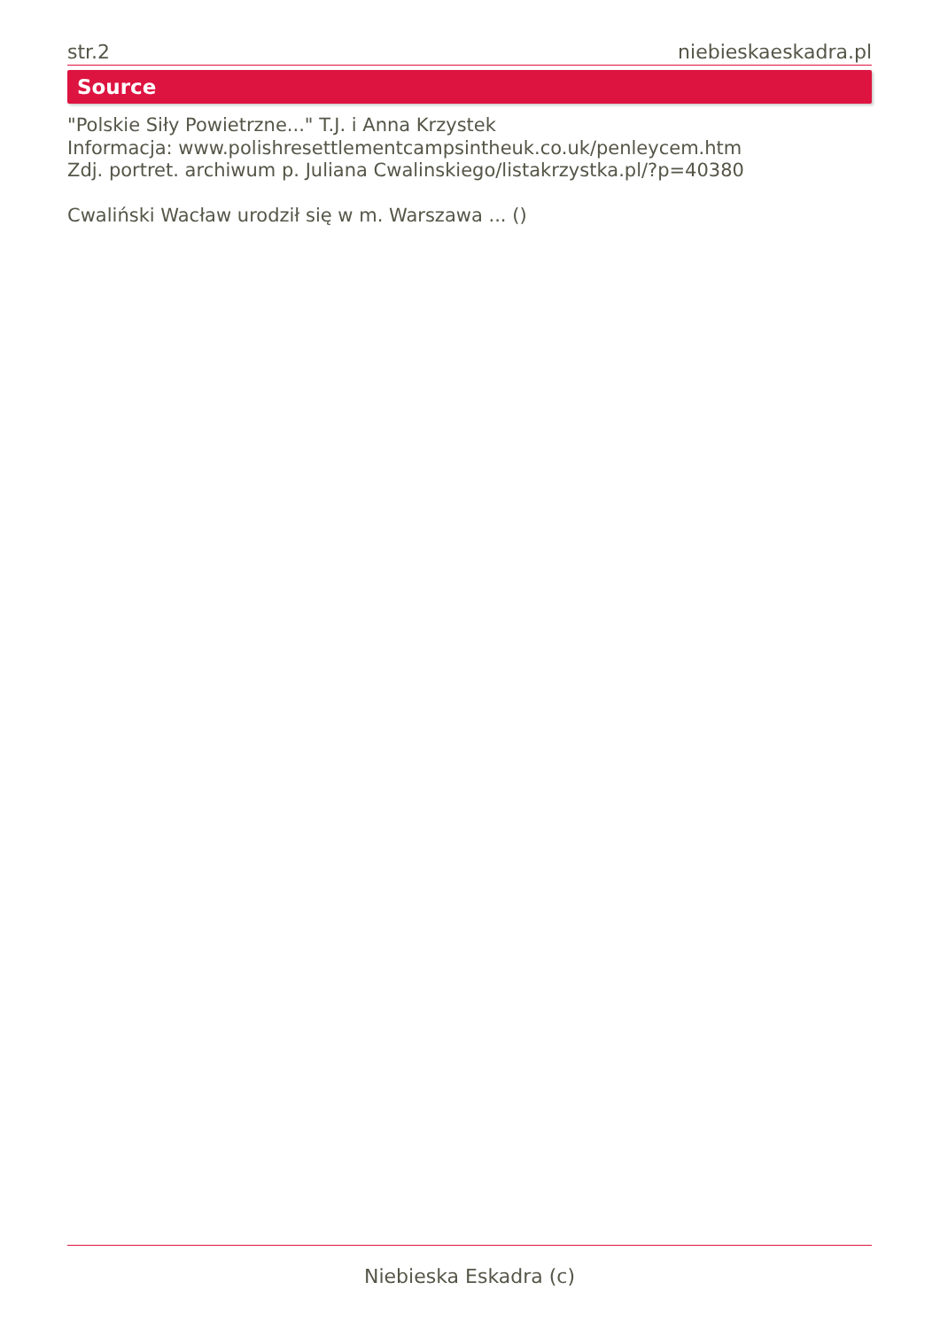str.2 niebieskaeskadra.pl
Source
"Polskie Siły Powietrzne..." T.J. i Anna Krzystek
Informacja: www.polishresettlementcampsintheuk.co.uk/penleycem.htm
Zdj. portret. archiwum p. Juliana Cwalinskiego/listakrzystka.pl/?p=40380
Cwaliński Wacław urodził się w m. Warszawa ... ()
Niebieska Eskadra (c)